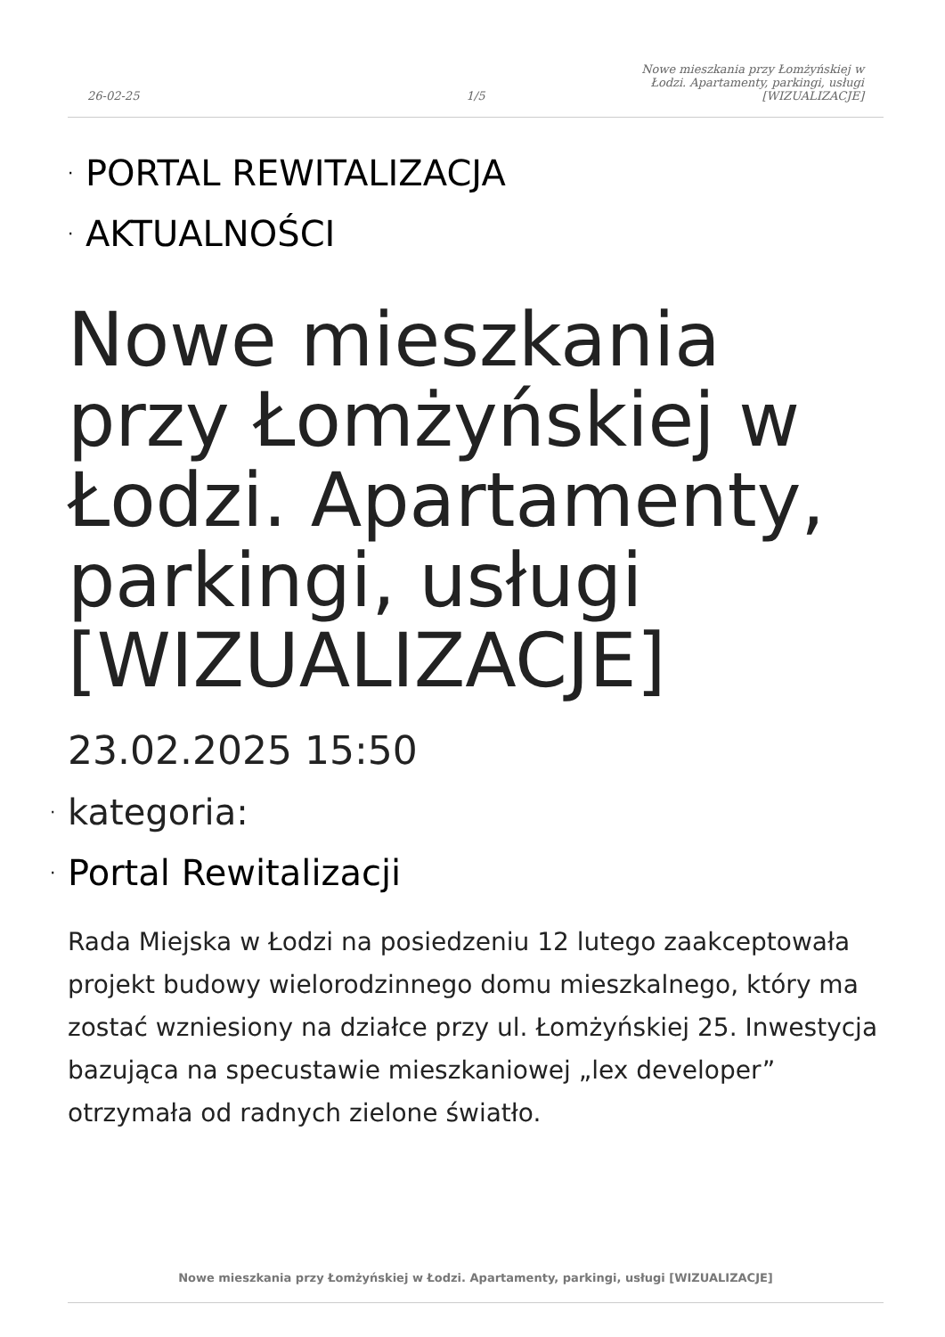26-02-25
1/5
Nowe mieszkania przy Łomżyńskiej w Łodzi. Apartamenty, parkingi, usługi [WIZUALIZACJE]
· PORTAL REWITALIZACJA
· AKTUALNOŚCI
Nowe mieszkania przy Łomżyńskiej w Łodzi. Apartamenty, parkingi, usługi [WIZUALIZACJE]
23.02.2025 15:50
· kategoria:
· Portal Rewitalizacji
Rada Miejska w Łodzi na posiedzeniu 12 lutego zaakceptowała projekt budowy wielorodzinnego domu mieszkalnego, który ma zostać wzniesiony na działce przy ul. Łomżyńskiej 25. Inwestycja bazująca na specustawie mieszkaniowej „lex developer” otrzymała od radnych zielone światło.
Nowe mieszkania przy Łomżyńskiej w Łodzi. Apartamenty, parkingi, usługi [WIZUALIZACJE]